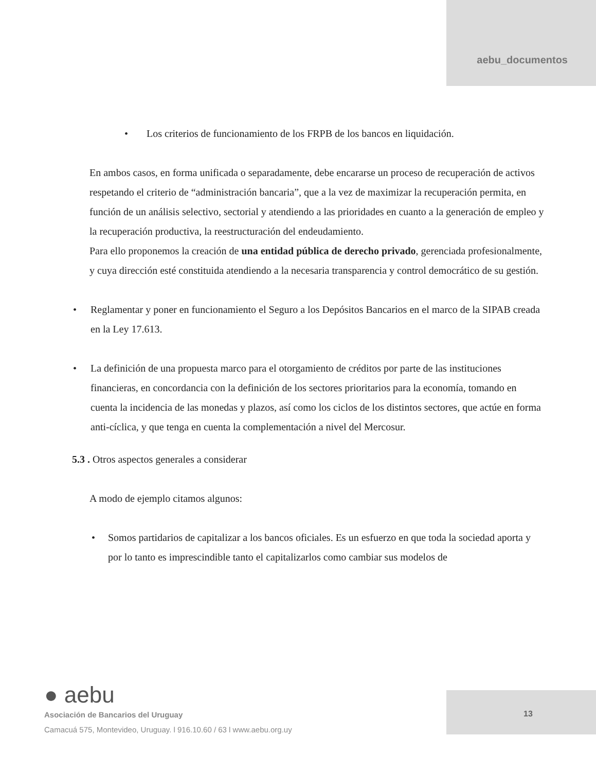aebu_documentos
• Los criterios de funcionamiento de los FRPB de los bancos en liquidación.
En ambos casos, en forma unificada o separadamente, debe encararse un proceso de recuperación de activos respetando el criterio de “administración bancaria”, que a la vez de maximizar la recuperación permita, en función de un análisis selectivo, sectorial y atendiendo a las prioridades en cuanto a la generación de empleo y la recuperación productiva, la reestructuración del endeudamiento.
Para ello proponemos la creación de una entidad pública de derecho privado, gerenciada profesionalmente, y cuya dirección esté constituida atendiendo a la necesaria transparencia y control democrático de su gestión.
• Reglamentar y poner en funcionamiento el Seguro a los Depósitos Bancarios en el marco de la SIPAB creada en la Ley 17.613.
• La definición de una propuesta marco para el otorgamiento de créditos por parte de las instituciones financieras, en concordancia con la definición de los sectores prioritarios para la economía, tomando en cuenta la incidencia de las monedas y plazos, así como los ciclos de los distintos sectores, que actúe en forma anti-cíclica, y que tenga en cuenta la complementación a nivel del Mercosur.
5.3 . Otros aspectos generales a considerar
A modo de ejemplo citamos algunos:
• Somos partidarios de capitalizar a los bancos oficiales. Es un esfuerzo en que toda la sociedad aporta y por lo tanto es imprescindible tanto el capitalizarlos como cambiar sus modelos de
● aebu
Asociación de Bancarios del Uruguay
Camacuá 575, Montevideo, Uruguay. l 916.10.60 / 63 l www.aebu.org.uy
13